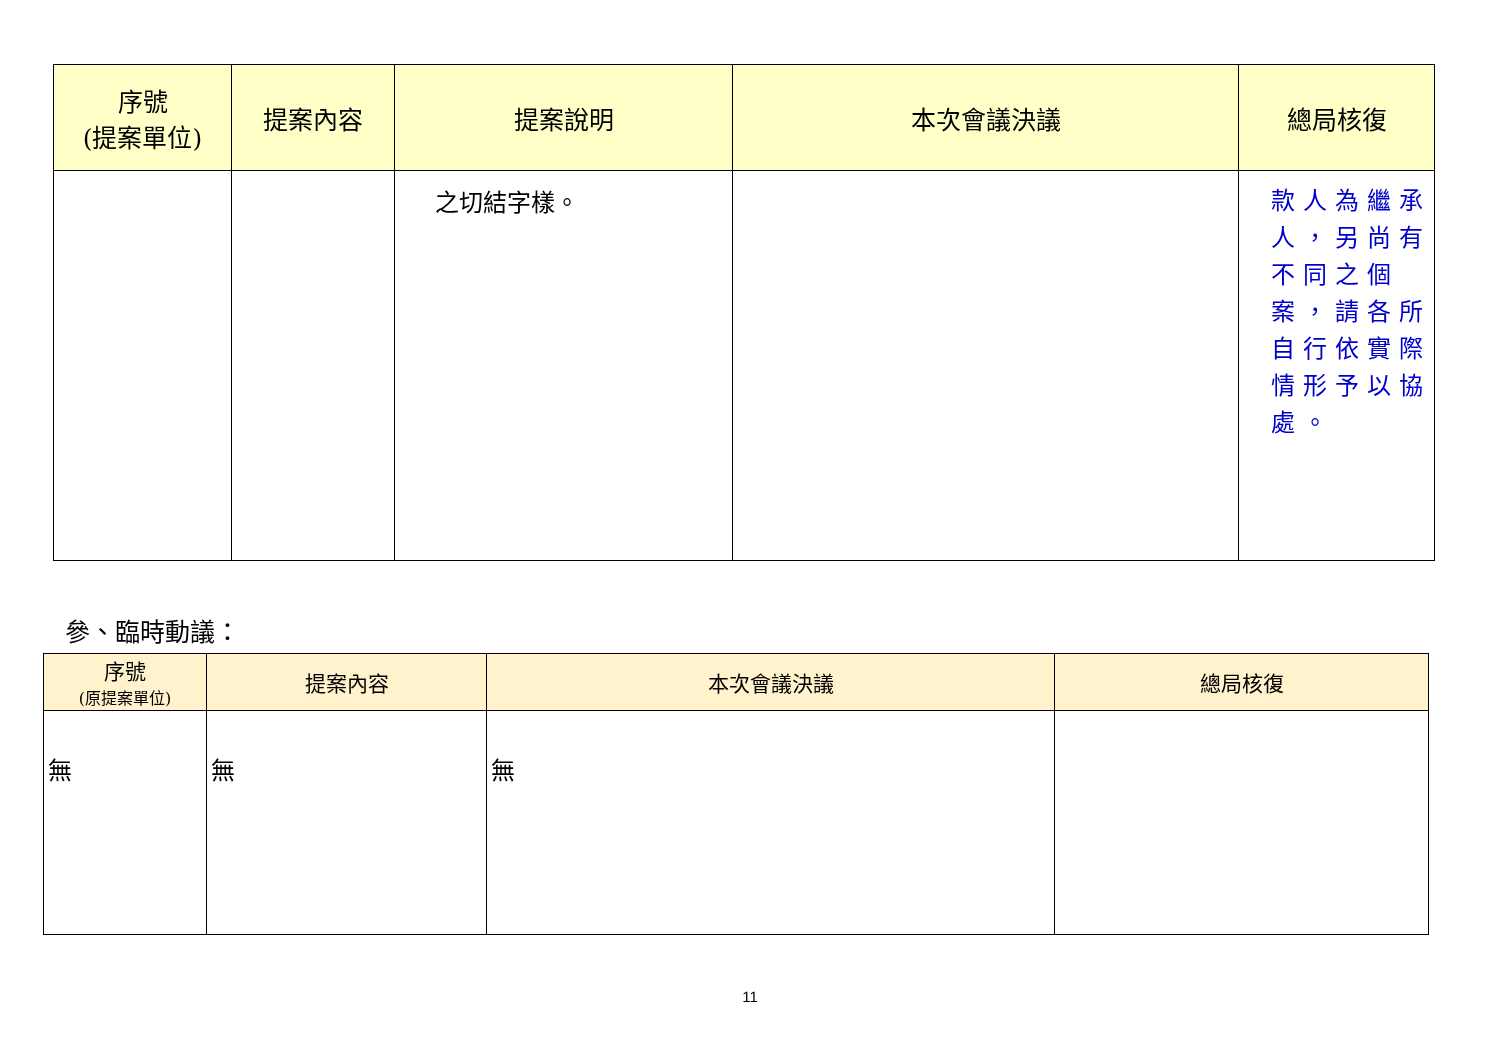| 序號 (提案單位) | 提案內容 | 提案說明 | 本次會議決議 | 總局核復 |
| --- | --- | --- | --- | --- |
| | | 之切結字樣。 | | 款人為繼承人，另尚有不同之個案，請各所自行依實際情形予以協處。 |
參、臨時動議：
| 序號 (原提案單位) | 提案內容 | 本次會議決議 | 總局核復 |
| --- | --- | --- | --- |
| 無 | 無 | 無 | |
11